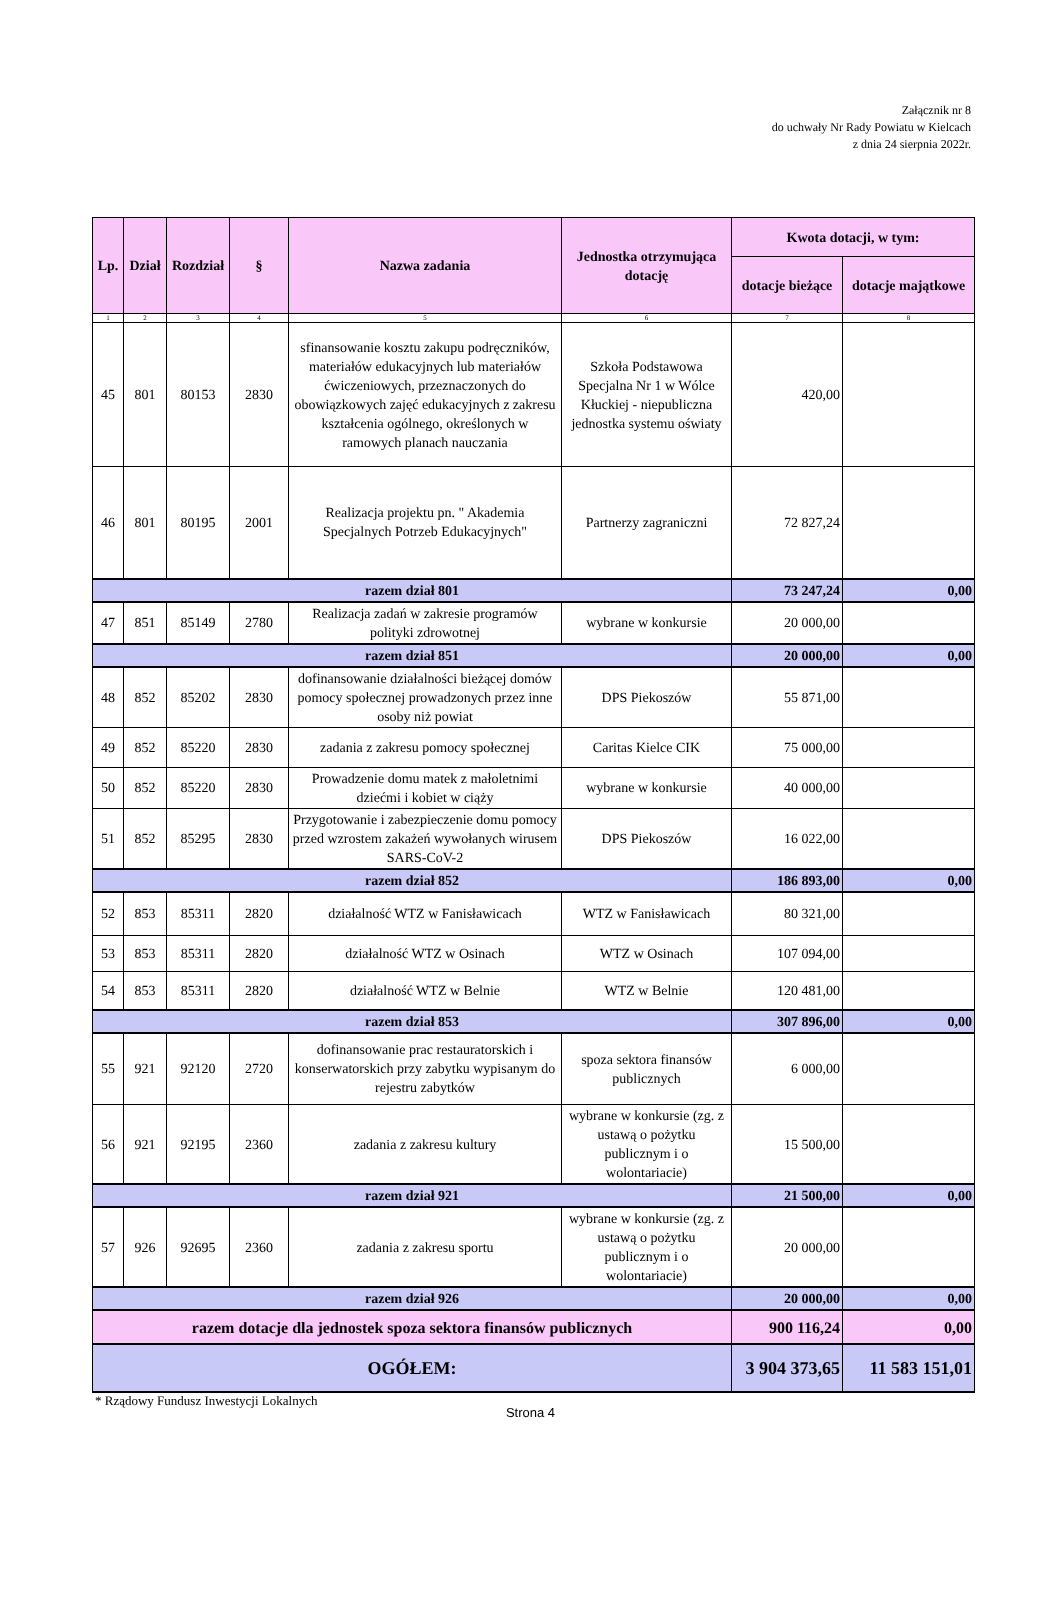Załącznik nr 8
do uchwały Nr Rady Powiatu w Kielcach
z dnia 24 sierpnia 2022r.
| Lp. | Dział | Rozdział | § | Nazwa zadania | Jednostka otrzymująca dotację | Kwota dotacji, w tym: | |
| --- | --- | --- | --- | --- | --- | --- | --- |
| | | | | | | dotacje bieżące | dotacje majątkowe |
| 1 | 2 | 3 | 4 | 5 | 6 | 7 | 8 |
| 45 | 801 | 80153 | 2830 | sfinansowanie kosztu zakupu podręczników, materiałów edukacyjnych lub materiałów ćwiczeniowych, przeznaczonych do obowiązkowych zajęć edukacyjnych z zakresu kształcenia ogólnego, określonych w ramowych planach nauczania | Szkoła Podstawowa Specjalna Nr 1 w Wólce Kłuckiej - niepubliczna jednostka systemu oświaty | 420,00 | |
| 46 | 801 | 80195 | 2001 | Realizacja projektu pn. " Akademia Specjalnych Potrzeb Edukacyjnych" | Partnerzy zagraniczni | 72 827,24 | |
| razem dział 801 | | | | | | 73 247,24 | 0,00 |
| 47 | 851 | 85149 | 2780 | Realizacja zadań w zakresie programów polityki zdrowotnej | wybrane w konkursie | 20 000,00 | |
| razem dział 851 | | | | | | 20 000,00 | 0,00 |
| 48 | 852 | 85202 | 2830 | dofinansowanie działalności bieżącej domów pomocy społecznej prowadzonych przez inne osoby niż powiat | DPS Piekoszów | 55 871,00 | |
| 49 | 852 | 85220 | 2830 | zadania z zakresu pomocy społecznej | Caritas Kielce CIK | 75 000,00 | |
| 50 | 852 | 85220 | 2830 | Prowadzenie domu matek z małoletnimi dziećmi i kobiet w ciąży | wybrane w konkursie | 40 000,00 | |
| 51 | 852 | 85295 | 2830 | Przygotowanie i zabezpieczenie domu pomocy przed wzrostem zakażeń wywołanych wirusem SARS-CoV-2 | DPS Piekoszów | 16 022,00 | |
| razem dział 852 | | | | | | 186 893,00 | 0,00 |
| 52 | 853 | 85311 | 2820 | działalność WTZ w Fanisławicach | WTZ w Fanisławicach | 80 321,00 | |
| 53 | 853 | 85311 | 2820 | działalność WTZ w Osinach | WTZ w Osinach | 107 094,00 | |
| 54 | 853 | 85311 | 2820 | działalność WTZ w Belnie | WTZ w Belnie | 120 481,00 | |
| razem dział 853 | | | | | | 307 896,00 | 0,00 |
| 55 | 921 | 92120 | 2720 | dofinansowanie prac restauratorskich i konserwatorskich przy zabytku wypisanym do rejestru zabytków | spoza sektora finansów publicznych | 6 000,00 | |
| 56 | 921 | 92195 | 2360 | zadania z zakresu kultury | wybrane w konkursie (zg. z ustawą o pożytku publicznym i o wolontariacie) | 15 500,00 | |
| razem dział 921 | | | | | | 21 500,00 | 0,00 |
| 57 | 926 | 92695 | 2360 | zadania z zakresu sportu | wybrane w konkursie (zg. z ustawą o pożytku publicznym i o wolontariacie) | 20 000,00 | |
| razem dział 926 | | | | | | 20 000,00 | 0,00 |
| razem dotacje dla jednostek spoza sektora finansów publicznych | | | | | | 900 116,24 | 0,00 |
| OGÓŁEM: | | | | | | 3 904 373,65 | 11 583 151,01 |
* Rządowy Fundusz Inwestycji Lokalnych
Strona 4